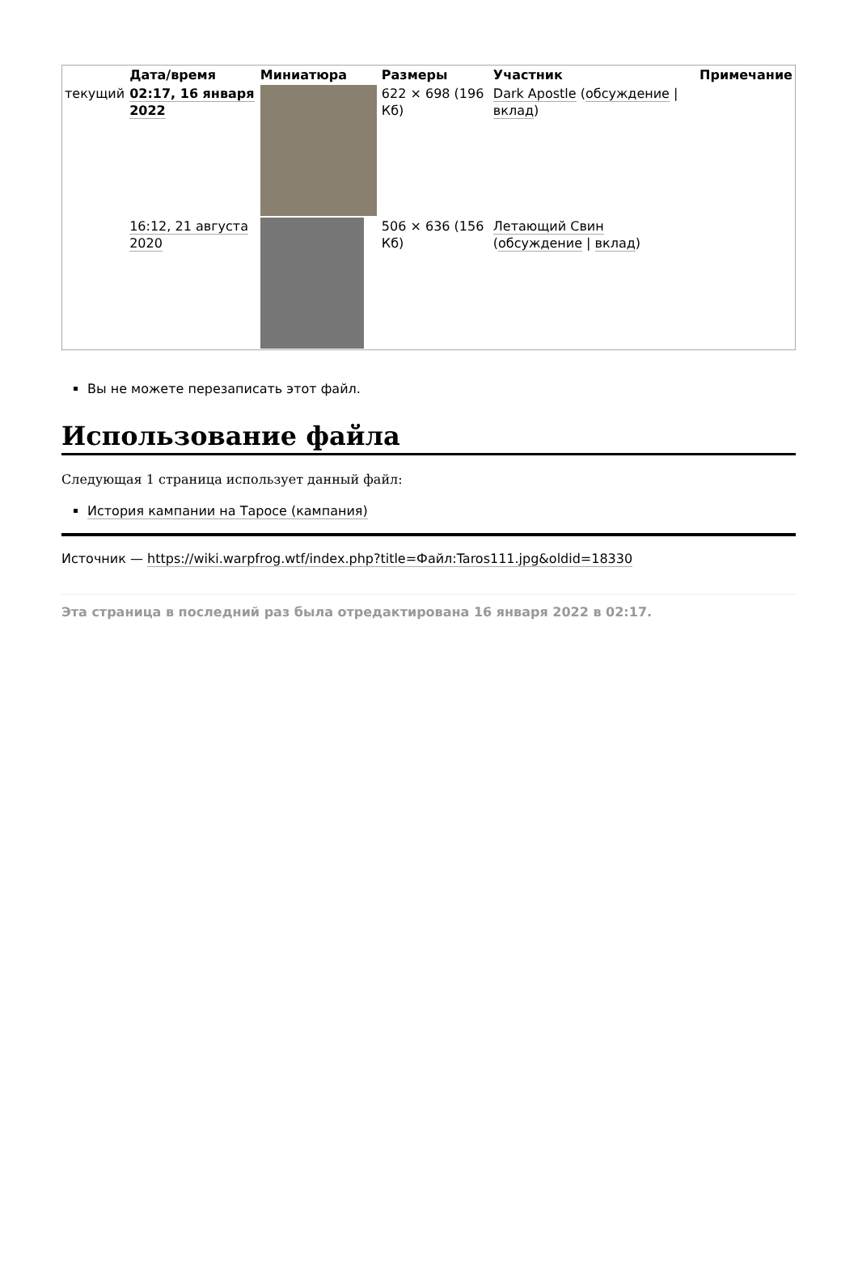| | Дата/время | Миниатюра | Размеры | Участник | Примечание |
| --- | --- | --- | --- | --- | --- |
| текущий | 02:17, 16 января 2022 | | 622 × 698 (196 Кб) | Dark Apostle ( обсуждение / вклад ) | |
| | 16:12, 21 августа 2020 | | 506 × 636 (156 Кб) | Летающий Свин ( обсуждение / вклад ) | |
Вы не можете перезаписать этот файл.
Использование файла
Следующая 1 страница использует данный файл:
История кампании на Таросе (кампания)
Источник — https://wiki.warpfrog.wtf/index.php?title=Файл:Taros111.jpg&oldid=18330
Эта страница в последний раз была отредактирована 16 января 2022 в 02:17.